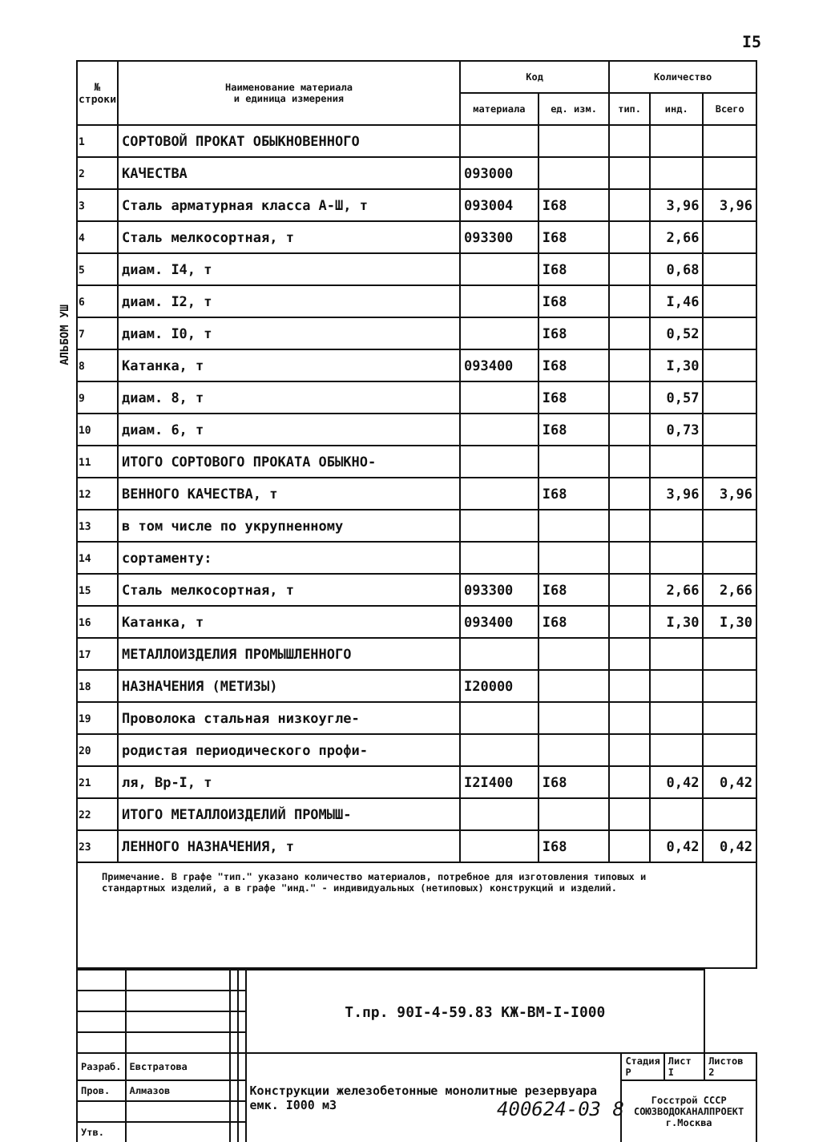I5
АЛЬБОМ УШ
| № строки | Наименование материала и единица измерения | Код | | Количество | | |
| --- | --- | --- | --- | --- | --- | --- |
| | | материала | ед. изм. | тип. | инд. | Всего |
| 1 | СОРТОВОЙ ПРОКАТ ОБЫКНОВЕННОГО | | | | | |
| 2 | КАЧЕСТВА | 093000 | | | | |
| 3 | Сталь арматурная класса А-Ш, т | 093004 | I68 | | 3,96 | 3,96 |
| 4 | Сталь мелкосортная, т | 093300 | I68 | | 2,66 | |
| 5 | диам. I4, т | | I68 | | 0,68 | |
| 6 | диам. I2, т | | I68 | | I,46 | |
| 7 | диам. I0, т | | I68 | | 0,52 | |
| 8 | Катанка, т | 093400 | I68 | | I,30 | |
| 9 | диам. 8, т | | I68 | | 0,57 | |
| 10 | диам. 6, т | | I68 | | 0,73 | |
| 11 | ИТОГО СОРТОВОГО ПРОКАТА ОБЫКНО- | | | | | |
| 12 | ВЕННОГО КАЧЕСТВА, т | | I68 | | 3,96 | 3,96 |
| 13 | в том числе по укрупненному | | | | | |
| 14 | сортаменту: | | | | | |
| 15 | Сталь мелкосортная, т | 093300 | I68 | | 2,66 | 2,66 |
| 16 | Катанка, т | 093400 | I68 | | I,30 | I,30 |
| 17 | МЕТАЛЛОИЗДЕЛИЯ ПРОМЫШЛЕННОГО | | | | | |
| 18 | НАЗНАЧЕНИЯ (МЕТИЗЫ) | I20000 | | | | |
| 19 | Проволока стальная низкоугле- | | | | | |
| 20 | родистая периодического профи- | | | | | |
| 21 | ля, Вр-I, т | I2I400 | I68 | | 0,42 | 0,42 |
| 22 | ИТОГО МЕТАЛЛОИЗДЕЛИЙ ПРОМЫШ- | | | | | |
| 23 | ЛЕННОГО НАЗНАЧЕНИЯ, т | | I68 | | 0,42 | 0,42 |
Примечание. В графе "тип." указано количество материалов, потребное для изготовления типовых и стандартных изделий, а в графе "инд." - индивидуальных (нетиповых) конструкций и изделий.
| | | | | Т.пр. 90I-4-59.83 КЖ-ВМ-I-I000 | | | |
| Разраб. | Евстратова | | | Конструкции железобетонные монолитные резервуара емк. I000 м3 | Стадия Р | Лист I | Листов 2 |
| Пров. | Алмазов | | | | Госстрой СССР СОЮЗВОДОКАНАЛПРОЕКТ г.Москва | | |
| Утв. | | | | | | | |
400624-03 8